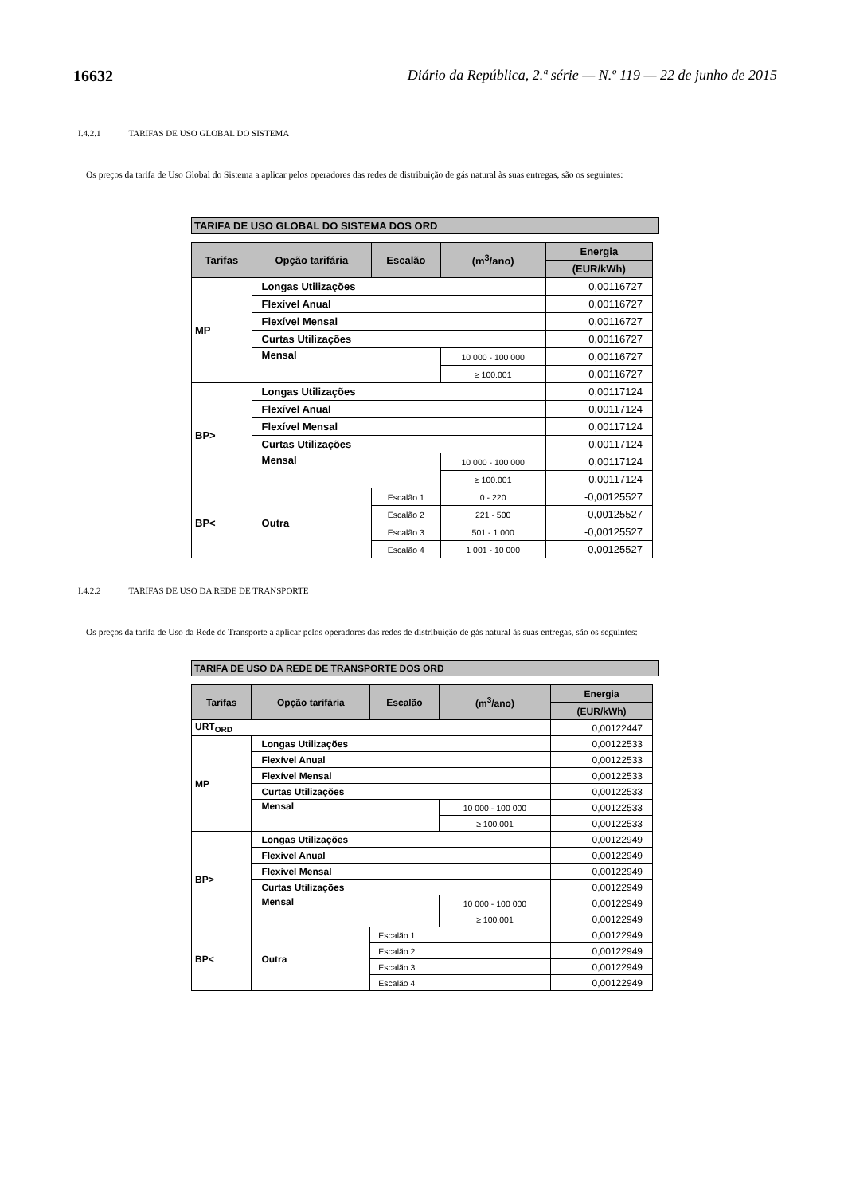16632 Diário da República, 2.ª série — N.º 119 — 22 de junho de 2015
I.4.2.1 TARIFAS DE USO GLOBAL DO SISTEMA
Os preços da tarifa de Uso Global do Sistema a aplicar pelos operadores das redes de distribuição de gás natural às suas entregas, são os seguintes:
TARIFA DE USO GLOBAL DO SISTEMA DOS ORD
| Tarifas | Opção tarifária | Escalão | (m<sup>3</sup>/ano) | Energia |
| --- | --- | --- | --- | --- |
| | | | | (EUR/kWh) |
| MP | Longas Utilizações | | | 0,00116727 |
| | Flexível Anual | | | 0,00116727 |
| | Flexível Mensal | | | 0,00116727 |
| | Curtas Utilizações | | | 0,00116727 |
| | Mensal | | 10 000 - 100 000 | 0,00116727 |
| | | | ≥ 100.001 | 0,00116727 |
| BP> | Longas Utilizações | | | 0,00117124 |
| | Flexível Anual | | | 0,00117124 |
| | Flexível Mensal | | | 0,00117124 |
| | Curtas Utilizações | | | 0,00117124 |
| | Mensal | | 10 000 - 100 000 | 0,00117124 |
| | | | ≥ 100.001 | 0,00117124 |
| BP< | Outra | Escalão 1 | 0 - 220 | -0,00125527 |
| | | Escalão 2 | 221 - 500 | -0,00125527 |
| | | Escalão 3 | 501 - 1 000 | -0,00125527 |
| | | Escalão 4 | 1 001 - 10 000 | -0,00125527 |
I.4.2.2 TARIFAS DE USO DA REDE DE TRANSPORTE
Os preços da tarifa de Uso da Rede de Transporte a aplicar pelos operadores das redes de distribuição de gás natural às suas entregas, são os seguintes:
TARIFA DE USO DA REDE DE TRANSPORTE DOS ORD
| Tarifas | Opção tarifária | Escalão | (m<sup>3</sup>/ano) | Energia |
| --- | --- | --- | --- | --- |
| | | | | (EUR/kWh) |
| URT<sub>ORD</sub> | | | | 0,00122447 |
| MP | Longas Utilizações | | | 0,00122533 |
| | Flexível Anual | | | 0,00122533 |
| | Flexível Mensal | | | 0,00122533 |
| | Curtas Utilizações | | | 0,00122533 |
| | Mensal | | 10 000 - 100 000 | 0,00122533 |
| | | | ≥ 100.001 | 0,00122533 |
| BP> | Longas Utilizações | | | 0,00122949 |
| | Flexível Anual | | | 0,00122949 |
| | Flexível Mensal | | | 0,00122949 |
| | Curtas Utilizações | | | 0,00122949 |
| | Mensal | | 10 000 - 100 000 | 0,00122949 |
| | | | ≥ 100.001 | 0,00122949 |
| BP< | Outra | Escalão 1 | | 0,00122949 |
| | | Escalão 2 | | 0,00122949 |
| | | Escalão 3 | | 0,00122949 |
| | | Escalão 4 | | 0,00122949 |